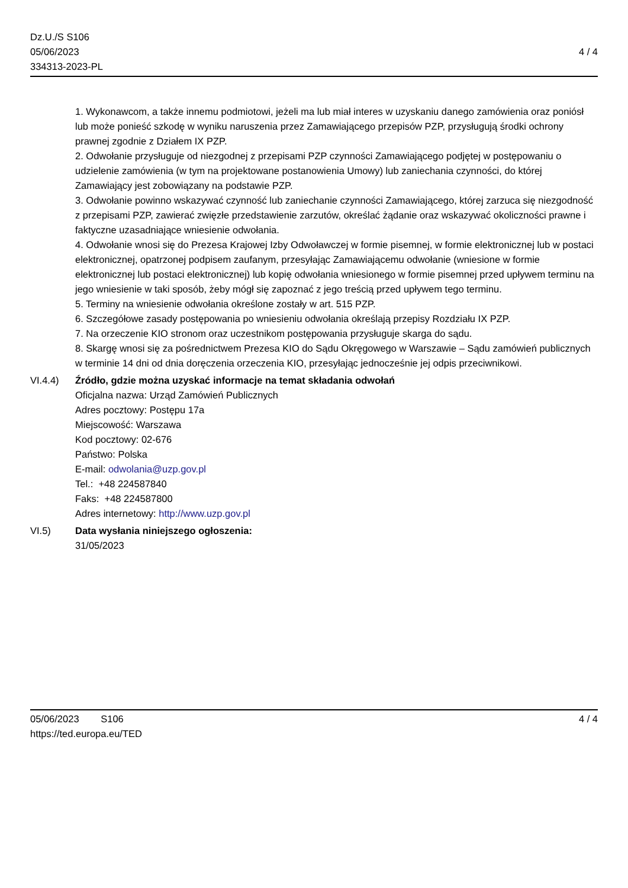Dz.U./S S106
05/06/2023
334313-2023-PL
4 / 4
1. Wykonawcom, a także innemu podmiotowi, jeżeli ma lub miał interes w uzyskaniu danego zamówienia oraz poniósł lub może ponieść szkodę w wyniku naruszenia przez Zamawiającego przepisów PZP, przysługują środki ochrony prawnej zgodnie z Działem IX PZP.
2. Odwołanie przysługuje od niezgodnej z przepisami PZP czynności Zamawiającego podjętej w postępowaniu o udzielenie zamówienia (w tym na projektowane postanowienia Umowy) lub zaniechania czynności, do której Zamawiający jest zobowiązany na podstawie PZP.
3. Odwołanie powinno wskazywać czynność lub zaniechanie czynności Zamawiającego, której zarzuca się niezgodność z przepisami PZP, zawierać zwięzłe przedstawienie zarzutów, określać żądanie oraz wskazywać okoliczności prawne i faktyczne uzasadniające wniesienie odwołania.
4. Odwołanie wnosi się do Prezesa Krajowej Izby Odwoławczej w formie pisemnej, w formie elektronicznej lub w postaci elektronicznej, opatrzonej podpisem zaufanym, przesyłając Zamawiającemu odwołanie (wniesione w formie elektronicznej lub postaci elektronicznej) lub kopię odwołania wniesionego w formie pisemnej przed upływem terminu na jego wniesienie w taki sposób, żeby mógł się zapoznać z jego treścią przed upływem tego terminu.
5. Terminy na wniesienie odwołania określone zostały w art. 515 PZP.
6. Szczegółowe zasady postępowania po wniesieniu odwołania określają przepisy Rozdziału IX PZP.
7. Na orzeczenie KIO stronom oraz uczestnikom postępowania przysługuje skarga do sądu.
8. Skargę wnosi się za pośrednictwem Prezesa KIO do Sądu Okręgowego w Warszawie – Sądu zamówień publicznych w terminie 14 dni od dnia doręczenia orzeczenia KIO, przesyłając jednocześnie jej odpis przeciwnikowi.
VI.4.4) Źródło, gdzie można uzyskać informacje na temat składania odwołań
Oficjalna nazwa: Urząd Zamówień Publicznych
Adres pocztowy: Postępu 17a
Miejscowość: Warszawa
Kod pocztowy: 02-676
Państwo: Polska
E-mail: odwolania@uzp.gov.pl
Tel.: +48 224587840
Faks: +48 224587800
Adres internetowy: http://www.uzp.gov.pl
VI.5) Data wysłania niniejszego ogłoszenia:
31/05/2023
05/06/2023 S106 4 / 4
https://ted.europa.eu/TED